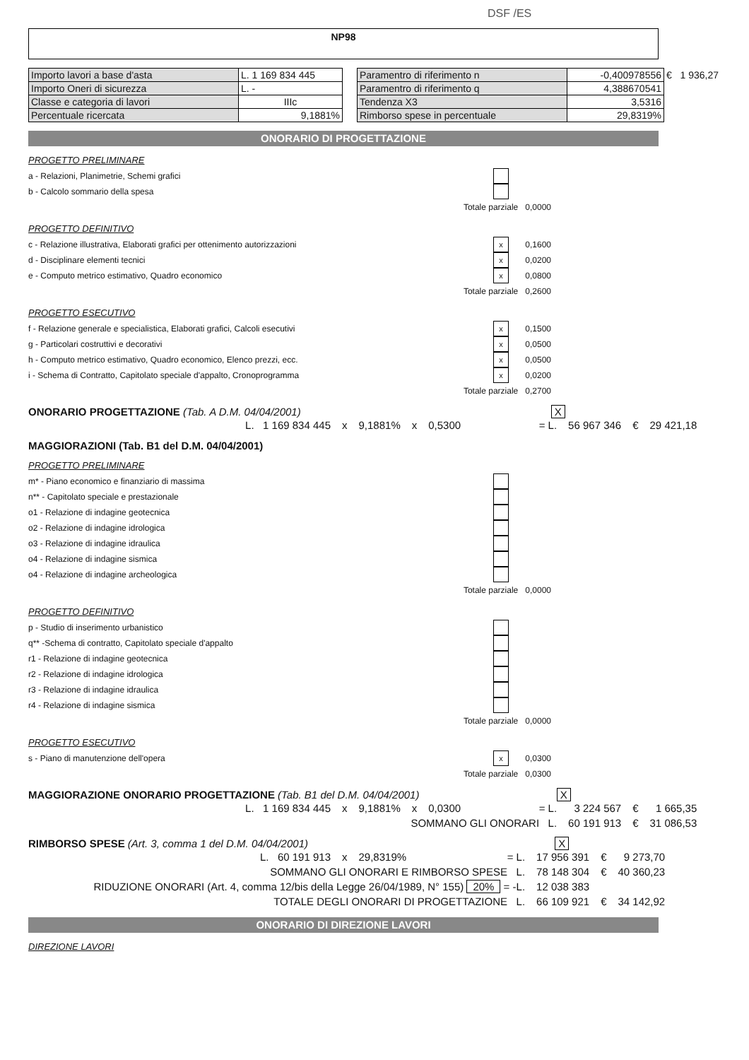DSF /ES
NP98
| Importo lavori a base d'asta | L. 1 169 834 445 |
| Importo Oneri di sicurezza | L. - |
| Classe e categoria di lavori | IIIc |
| Percentuale ricercata | 9,1881% |
| Paramentro di riferimento n | -0,400978556 | € 1 936,27 |
| Paramentro di riferimento q | 4,388670541 | |
| Tendenza X3 | 3,5316 | |
| Rimborso spese in percentuale | 29,8319% | |
ONORARIO DI PROGETTAZIONE
PROGETTO PRELIMINARE
a - Relazioni, Planimetrie, Schemi grafici
b - Calcolo sommario della spesa
Totale parziale 0,0000
PROGETTO DEFINITIVO
c - Relazione illustrativa, Elaborati grafici per ottenimento autorizzazioni x 0,1600
d - Disciplinare elementi tecnici x 0,0200
e - Computo metrico estimativo, Quadro economico x 0,0800
Totale parziale 0,2600
PROGETTO ESECUTIVO
f - Relazione generale e specialistica, Elaborati grafici, Calcoli esecutivi x 0,1500
g - Particolari costruttivi e decorativi x 0,0500
h - Computo metrico estimativo, Quadro economico, Elenco prezzi, ecc. x 0,0500
i - Schema di Contratto, Capitolato speciale d'appalto, Cronoprogramma x 0,0200
Totale parziale 0,2700
ONORARIO PROGETTAZIONE (Tab. A D.M. 04/04/2001) X
| L. 1 169 834 445 | x | 9,1881% | x | 0,5300 | = L. | 56 967 346 | € | 29 421,18 |
MAGGIORAZIONI (Tab. B1 del D.M. 04/04/2001)
PROGETTO PRELIMINARE
m* - Piano economico e finanziario di massima
n** - Capitolato speciale e prestazionale
o1 - Relazione di indagine geotecnica
o2 - Relazione di indagine idrologica
o3 - Relazione di indagine idraulica
o4 - Relazione di indagine sismica
o4 - Relazione di indagine archeologica
Totale parziale 0,0000
PROGETTO DEFINITIVO
p - Studio di inserimento urbanistico
q** -Schema di contratto, Capitolato speciale d'appalto
r1 - Relazione di indagine geotecnica
r2 - Relazione di indagine idrologica
r3 - Relazione di indagine idraulica
r4 - Relazione di indagine sismica
Totale parziale 0,0000
PROGETTO ESECUTIVO
s - Piano di manutenzione dell'opera x 0,0300
Totale parziale 0,0300
MAGGIORAZIONE ONORARIO PROGETTAZIONE (Tab. B1 del D.M. 04/04/2001) X
| L. 1 169 834 445 | x | 9,1881% | x | 0,0300 | = L. | 3 224 567 | € | 1 665,35 |
| SOMMANO GLI ONORARI L. | | | | | | 60 191 913 | € | 31 086,53 |
RIMBORSO SPESE (Art. 3, comma 1 del D.M. 04/04/2001) X
| L. 60 191 913 | x | 29,8319% | | | = L. | 17 956 391 | € | 9 273,70 |
| SOMMANO GLI ONORARI E RIMBORSO SPESE L. | | | | | | 78 148 304 | € | 40 360,23 |
| RIDUZIONE ONORARI (Art. 4, comma 12/bis della Legge 26/04/1989, N° 155) 20% = -L. | | | | | | 12 038 383 | | |
| TOTALE DEGLI ONORARI DI PROGETTAZIONE L. | | | | | | 66 109 921 | € | 34 142,92 |
ONORARIO DI DIREZIONE LAVORI
DIREZIONE LAVORI